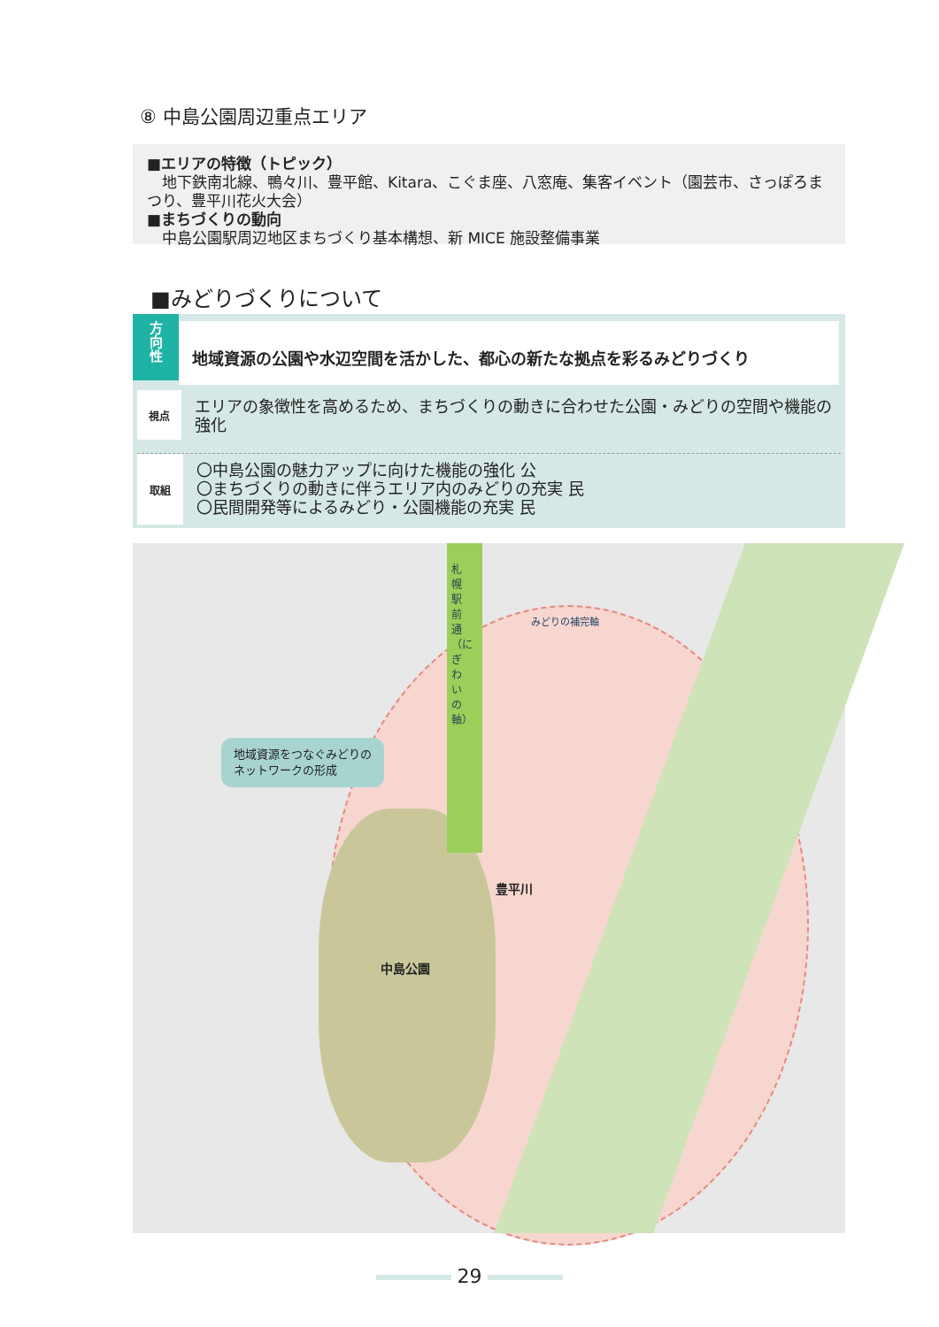⑧ 中島公園周辺重点エリア
■エリアの特徴（トピック）
　地下鉄南北線、鴨々川、豊平館、Kitara、こぐま座、八窓庵、集客イベント（園芸市、さっぽろまつり、豊平川花火大会）
■まちづくりの動向
　中島公園駅周辺地区まちづくり基本構想、新 MICE 施設整備事業
■みどりづくりについて
方
向
性
地域資源の公園や水辺空間を活かした、都心の新たな拠点を彩るみどりづくり
視点
エリアの象徴性を高めるため、まちづくりの動きに合わせた公園・みどりの空間や機能の強化
取組
〇中島公園の魅力アップに向けた機能の強化 公
〇まちづくりの動きに伴うエリア内のみどりの充実 民
〇民間開発等によるみどり・公園機能の充実 民
札幌駅前通（にぎわいの軸）
みどりの補完軸
地域資源をつなぐみどりの
ネットワークの形成
豊平川
中島公園
29